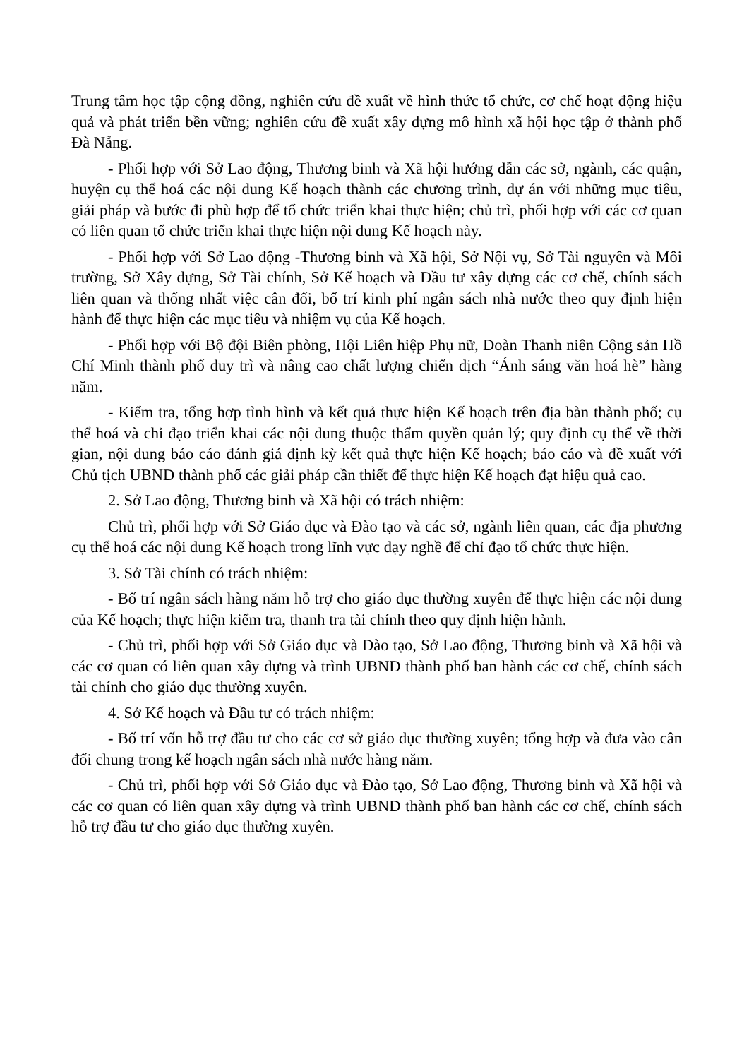Trung tâm học tập cộng đồng, nghiên cứu đề xuất về hình thức tổ chức, cơ chế hoạt động hiệu quả và phát triển bền vững; nghiên cứu đề xuất xây dựng mô hình xã hội học tập ở thành phố Đà Nẵng.
- Phối hợp với Sở Lao động, Thương binh và Xã hội hướng dẫn các sở, ngành, các quận, huyện cụ thể hoá các nội dung Kế hoạch thành các chương trình, dự án với những mục tiêu, giải pháp và bước đi phù hợp để tổ chức triển khai thực hiện; chủ trì, phối hợp với các cơ quan có liên quan tổ chức triển khai thực hiện nội dung Kế hoạch này.
- Phối hợp với Sở Lao động -Thương binh và Xã hội, Sở Nội vụ, Sở Tài nguyên và Môi trường, Sở Xây dựng, Sở Tài chính, Sở Kế hoạch và Đầu tư xây dựng các cơ chế, chính sách liên quan và thống nhất việc cân đối, bố trí kinh phí ngân sách nhà nước theo quy định hiện hành để thực hiện các mục tiêu và nhiệm vụ của Kế hoạch.
- Phối hợp với Bộ đội Biên phòng, Hội Liên hiệp Phụ nữ, Đoàn Thanh niên Cộng sản Hồ Chí Minh thành phố duy trì và nâng cao chất lượng chiến dịch “Ánh sáng văn hoá hè” hàng năm.
- Kiểm tra, tổng hợp tình hình và kết quả thực hiện Kế hoạch trên địa bàn thành phố; cụ thể hoá và chỉ đạo triển khai các nội dung thuộc thẩm quyền quản lý; quy định cụ thể về thời gian, nội dung báo cáo đánh giá định kỳ kết quả thực hiện Kế hoạch; báo cáo và đề xuất với Chủ tịch UBND thành phố các giải pháp cần thiết để thực hiện Kế hoạch đạt hiệu quả cao.
2. Sở Lao động, Thương binh và Xã hội có trách nhiệm:
Chủ trì, phối hợp với Sở Giáo dục và Đào tạo và các sở, ngành liên quan, các địa phương cụ thể hoá các nội dung Kế hoạch trong lĩnh vực dạy nghề để chỉ đạo tổ chức thực hiện.
3. Sở Tài chính có trách nhiệm:
- Bố trí ngân sách hàng năm hỗ trợ cho giáo dục thường xuyên để thực hiện các nội dung của Kế hoạch; thực hiện kiểm tra, thanh tra tài chính theo quy định hiện hành.
- Chủ trì, phối hợp với Sở Giáo dục và Đào tạo, Sở Lao động, Thương binh và Xã hội và các cơ quan có liên quan xây dựng và trình UBND thành phố ban hành các cơ chế, chính sách tài chính cho giáo dục thường xuyên.
4. Sở Kế hoạch và Đầu tư có trách nhiệm:
- Bố trí vốn hỗ trợ đầu tư cho các cơ sở giáo dục thường xuyên; tổng hợp và đưa vào cân đối chung trong kế hoạch ngân sách nhà nước hàng năm.
- Chủ trì, phối hợp với Sở Giáo dục và Đào tạo, Sở Lao động, Thương binh và Xã hội và các cơ quan có liên quan xây dựng và trình UBND thành phố ban hành các cơ chế, chính sách hỗ trợ đầu tư cho giáo dục thường xuyên.